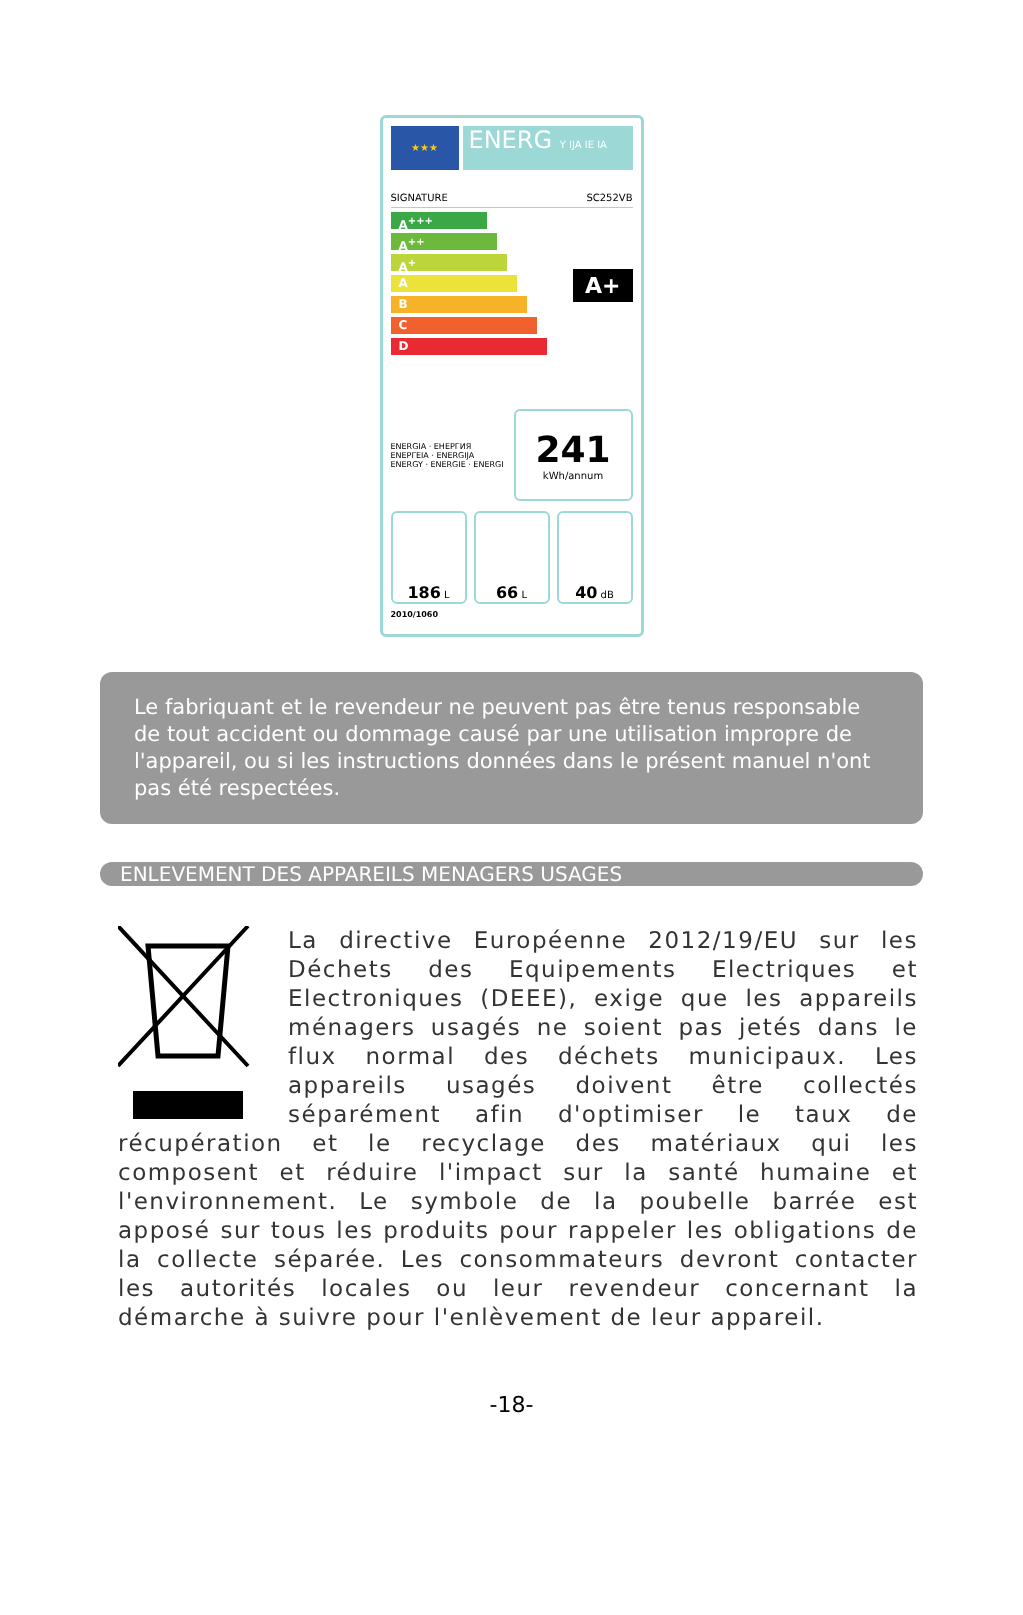★★★
ENERG Y IJA IE IA
SIGNATURE SC252VB
A<sup>+++</sup>
A<sup>++</sup>
A<sup>+</sup>
A
B
C
D
A+
ENERGIA · ЕНЕРГИЯ
ΕΝΕΡΓΕΙΑ · ENERGIJA
ENERGY · ENERGIE · ENERGI
241
kWh/annum
186 L
66 L
40 dB
2010/1060
Le fabriquant et le revendeur ne peuvent pas être tenus responsable de tout accident ou dommage causé par une utilisation impropre de l'appareil, ou si les instructions données dans le présent manuel n'ont pas été respectées.
ENLEVEMENT DES APPAREILS MENAGERS USAGES
La directive Européenne 2012/19/EU sur les Déchets des Equipements Electriques et Electroniques (DEEE), exige que les appareils ménagers usagés ne soient pas jetés dans le flux normal des déchets municipaux. Les appareils usagés doivent être collectés séparément afin d'optimiser le taux de récupération et le recyclage des matériaux qui les composent et réduire l'impact sur la santé humaine et l'environnement. Le symbole de la poubelle barrée est apposé sur tous les produits pour rappeler les obligations de la collecte séparée. Les consommateurs devront contacter les autorités locales ou leur revendeur concernant la démarche à suivre pour l'enlèvement de leur appareil.
-18-